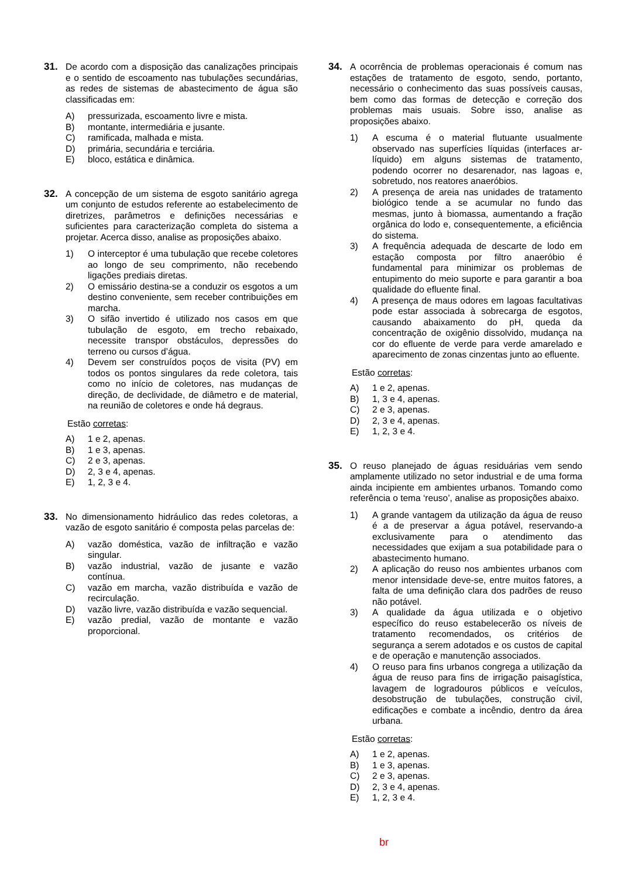31. De acordo com a disposição das canalizações principais e o sentido de escoamento nas tubulações secundárias, as redes de sistemas de abastecimento de água são classificadas em:
A) pressurizada, escoamento livre e mista.
B) montante, intermediária e jusante.
C) ramificada, malhada e mista.
D) primária, secundária e terciária.
E) bloco, estática e dinâmica.
32. A concepção de um sistema de esgoto sanitário agrega um conjunto de estudos referente ao estabelecimento de diretrizes, parâmetros e definições necessárias e suficientes para caracterização completa do sistema a projetar. Acerca disso, analise as proposições abaixo.
1) O interceptor é uma tubulação que recebe coletores ao longo de seu comprimento, não recebendo ligações prediais diretas.
2) O emissário destina-se a conduzir os esgotos a um destino conveniente, sem receber contribuições em marcha.
3) O sifão invertido é utilizado nos casos em que tubulação de esgoto, em trecho rebaixado, necessite transpor obstáculos, depressões do terreno ou cursos d’água.
4) Devem ser construídos poços de visita (PV) em todos os pontos singulares da rede coletora, tais como no início de coletores, nas mudanças de direção, de declividade, de diâmetro e de material, na reunião de coletores e onde há degraus.
Estão corretas:
A) 1 e 2, apenas.
B) 1 e 3, apenas.
C) 2 e 3, apenas.
D) 2, 3 e 4, apenas.
E) 1, 2, 3 e 4.
33. No dimensionamento hidráulico das redes coletoras, a vazão de esgoto sanitário é composta pelas parcelas de:
A) vazão doméstica, vazão de infiltração e vazão singular.
B) vazão industrial, vazão de jusante e vazão contínua.
C) vazão em marcha, vazão distribuída e vazão de recirculação.
D) vazão livre, vazão distribuída e vazão sequencial.
E) vazão predial, vazão de montante e vazão proporcional.
34. A ocorrência de problemas operacionais é comum nas estações de tratamento de esgoto, sendo, portanto, necessário o conhecimento das suas possíveis causas, bem como das formas de detecção e correção dos problemas mais usuais. Sobre isso, analise as proposições abaixo.
1) A escuma é o material flutuante usualmente observado nas superfícies líquidas (interfaces ar-líquido) em alguns sistemas de tratamento, podendo ocorrer no desarenador, nas lagoas e, sobretudo, nos reatores anaeróbios.
2) A presença de areia nas unidades de tratamento biológico tende a se acumular no fundo das mesmas, junto à biomassa, aumentando a fração orgânica do lodo e, consequentemente, a eficiência do sistema.
3) A frequência adequada de descarte de lodo em estação composta por filtro anaeróbio é fundamental para minimizar os problemas de entupimento do meio suporte e para garantir a boa qualidade do efluente final.
4) A presença de maus odores em lagoas facultativas pode estar associada à sobrecarga de esgotos, causando abaixamento do pH, queda da concentração de oxigênio dissolvido, mudança na cor do efluente de verde para verde amarelado e aparecimento de zonas cinzentas junto ao efluente.
Estão corretas:
A) 1 e 2, apenas.
B) 1, 3 e 4, apenas.
C) 2 e 3, apenas.
D) 2, 3 e 4, apenas.
E) 1, 2, 3 e 4.
35. O reuso planejado de águas residuárias vem sendo amplamente utilizado no setor industrial e de uma forma ainda incipiente em ambientes urbanos. Tomando como referência o tema ‘reuso’, analise as proposições abaixo.
1) A grande vantagem da utilização da água de reuso é a de preservar a água potável, reservando-a exclusivamente para o atendimento das necessidades que exijam a sua potabilidade para o abastecimento humano.
2) A aplicação do reuso nos ambientes urbanos com menor intensidade deve-se, entre muitos fatores, a falta de uma definição clara dos padrões de reuso não potável.
3) A qualidade da água utilizada e o objetivo específico do reuso estabelecerão os níveis de tratamento recomendados, os critérios de segurança a serem adotados e os custos de capital e de operação e manutenção associados.
4) O reuso para fins urbanos congrega a utilização da água de reuso para fins de irrigação paisagística, lavagem de logradouros públicos e veículos, desobstrução de tubulações, construção civil, edificações e combate a incêndio, dentro da área urbana.
Estão corretas:
A) 1 e 2, apenas.
B) 1 e 3, apenas.
C) 2 e 3, apenas.
D) 2, 3 e 4, apenas.
E) 1, 2, 3 e 4.
br